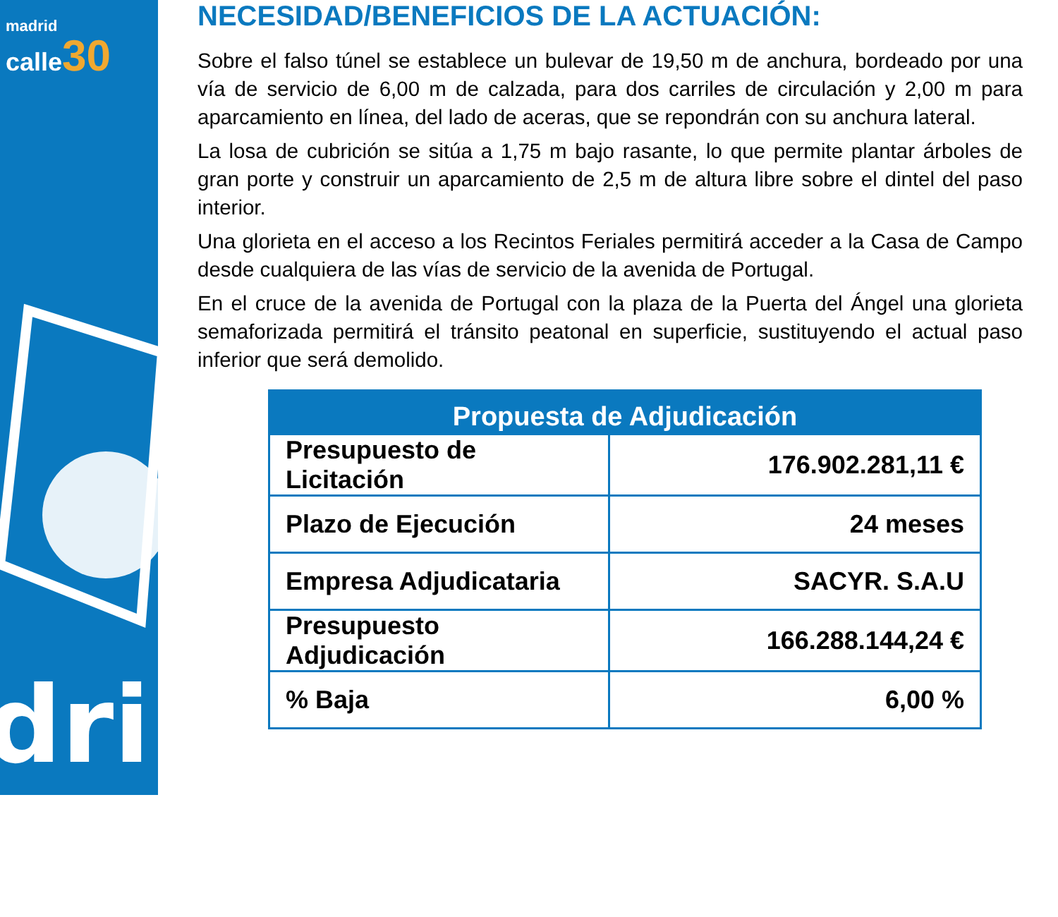madrid
calle 30
dri
NECESIDAD/BENEFICIOS DE LA ACTUACIÓN:
Sobre el falso túnel se establece un bulevar de 19,50 m de anchura, bordeado por una vía de servicio de 6,00 m de calzada, para dos carriles de circulación y 2,00 m para aparcamiento en línea, del lado de aceras, que se repondrán con su anchura lateral.
La losa de cubrición se sitúa a 1,75 m bajo rasante, lo que permite plantar árboles de gran porte y construir un aparcamiento de 2,5 m de altura libre sobre el dintel del paso interior.
Una glorieta en el acceso a los Recintos Feriales permitirá acceder a la Casa de Campo desde cualquiera de las vías de servicio de la avenida de Portugal.
En el cruce de la avenida de Portugal con la plaza de la Puerta del Ángel una glorieta semaforizada permitirá el tránsito peatonal en superficie, sustituyendo el actual paso inferior que será demolido.
| Propuesta de Adjudicación | |
| --- | --- |
| Presupuesto de Licitación | 176.902.281,11 € |
| Plazo de Ejecución | 24 meses |
| Empresa Adjudicataria | SACYR. S.A.U |
| Presupuesto Adjudicación | 166.288.144,24 € |
| % Baja | 6,00 % |